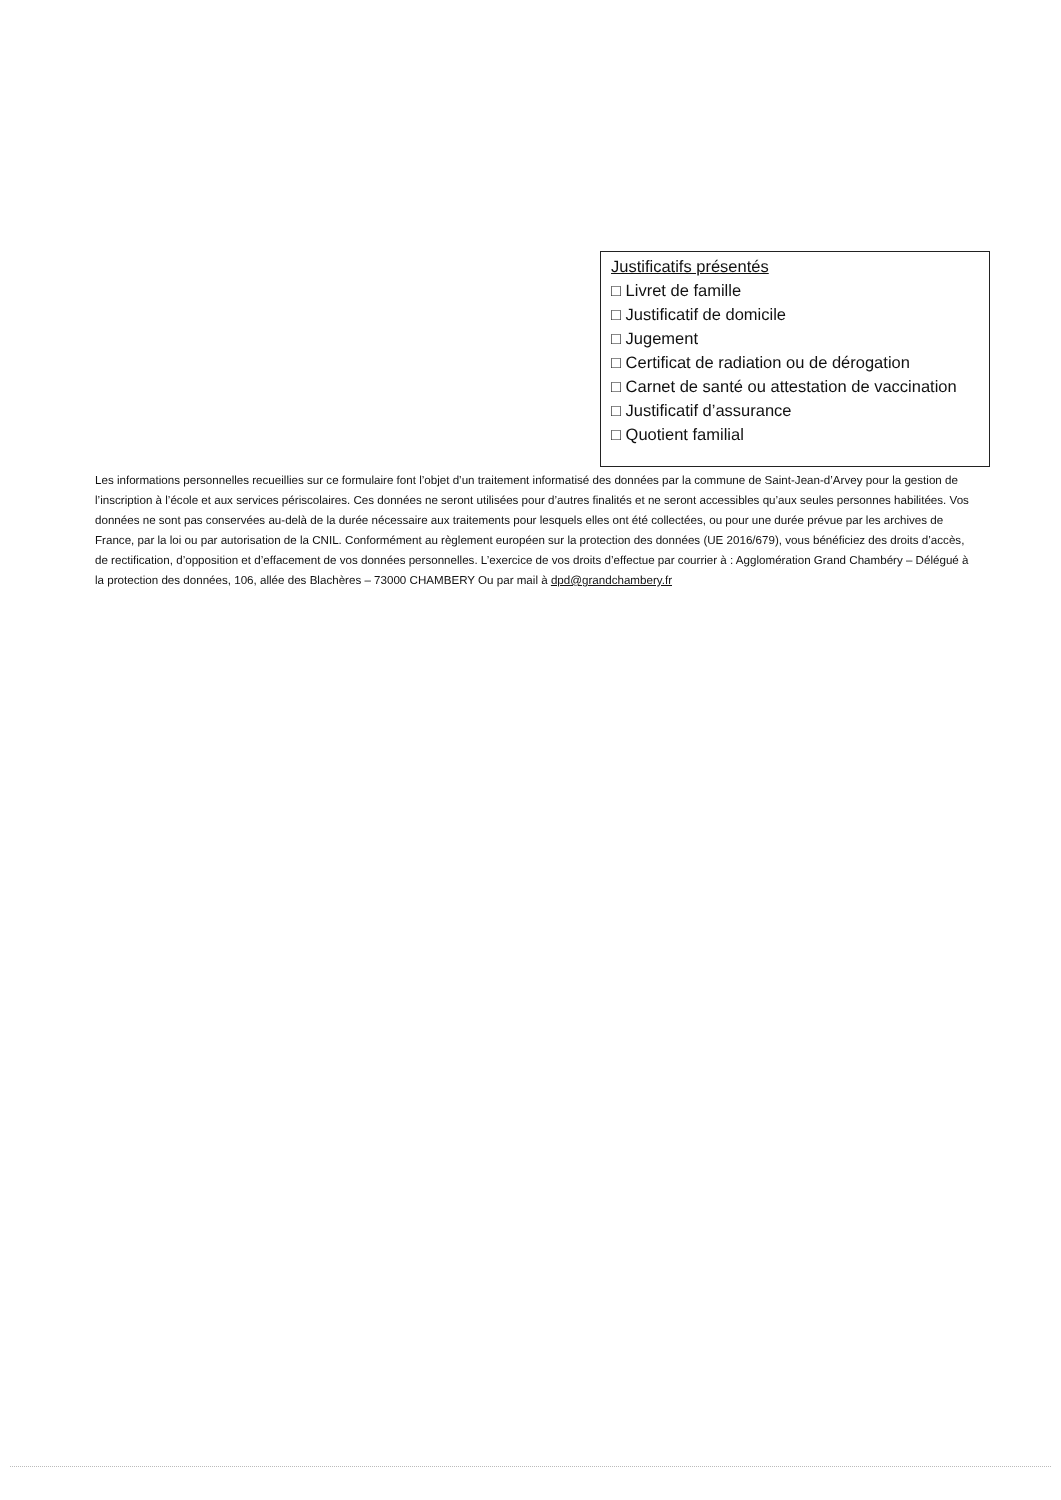Justificatifs présentés
□ Livret de famille
□ Justificatif de domicile
□ Jugement
□ Certificat de radiation ou de dérogation
□ Carnet de santé ou attestation de vaccination
□ Justificatif d’assurance
□ Quotient familial
Les informations personnelles recueillies sur ce formulaire font l’objet d’un traitement informatisé des données par la commune de Saint-Jean-d’Arvey pour la gestion de l’inscription à l’école et aux services périscolaires. Ces données ne seront utilisées pour d’autres finalités et ne seront accessibles qu’aux seules personnes habilitées. Vos données ne sont pas conservées au-delà de la durée nécessaire aux traitements pour lesquels elles ont été collectées, ou pour une durée prévue par les archives de France, par la loi ou par autorisation de la CNIL. Conformément au règlement européen sur la protection des données (UE 2016/679), vous bénéficiez des droits d’accès, de rectification, d’opposition et d’effacement de vos données personnelles. L’exercice de vos droits d’effectue par courrier à : Agglomération Grand Chambéry – Délégué à la protection des données, 106, allée des Blachères – 73000 CHAMBERY Ou par mail à dpd@grandchambery.fr